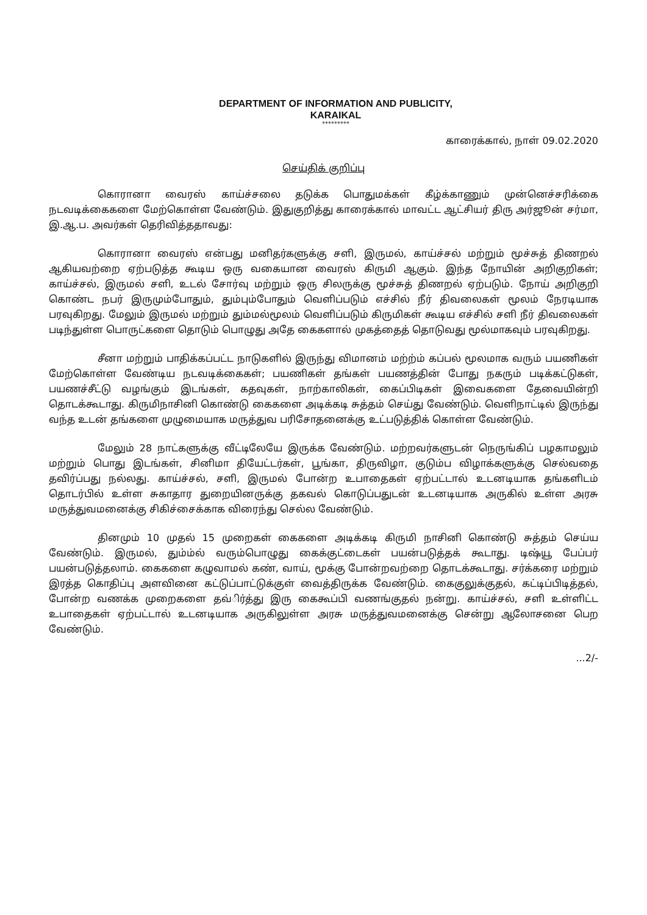DEPARTMENT OF INFORMATION AND PUBLICITY,
KARAIKAL
*********
காரைக்கால், நாள் 09.02.2020
செய்திக் குறிப்பு
கொரானா வைரஸ் காய்ச்சலை தடுக்க பொதுமக்கள் கீழ்க்காணும் முன்னெச்சரிக்கை நடவடிக்கைகளை மேற்கொள்ள வேண்டும். இதுகுறித்து காரைக்கால் மாவட்ட ஆட்சியர் திரு அர்ஜூன் சர்மா, இ.ஆ.ப. அவர்கள் தெரிவித்ததாவது:
கொரானா வைரஸ் என்பது மனிதர்களுக்கு சளி, இருமல், காய்ச்சல் மற்றும் மூச்சுத் திணறல் ஆகியவற்றை ஏற்படுத்த கூடிய ஒரு வகையான வைரஸ் கிருமி ஆகும். இந்த நோயின் அறிகுறிகள்; காய்ச்சல், இருமல் சளி, உடல் சோர்வு மற்றும் ஒரு சிலருக்கு மூச்சுத் திணறல் ஏற்படும். நோய் அறிகுறி கொண்ட நபர் இருமும்போதும், தும்பும்போதும் வெளிப்படும் எச்சில் நீர் திவலைகள் மூலம் நேரடியாக பரவுகிறது. மேலும் இருமல் மற்றும் தும்மல்மூலம் வெளிப்படும் கிருமிகள் கூடிய எச்சில் சளி நீர் திவலைகள் படிந்துள்ள பொருட்களை தொடும் பொழுது அதே கைகளால் முகத்தைத் தொடுவது மூல்மாகவும் பரவுகிறது.
சீனா மற்றும் பாதிக்கப்பட்ட நாடுகளில் இருந்து விமானம் மற்ற்ம் கப்பல் மூலமாக வரும் பயணிகள் மேற்கொள்ள வேண்டிய நடவடிக்கைகள்; பயணிகள் தங்கள் பயணத்தின் போது நகரும் படிக்கட்டுகள், பயணச்சீட்டு வழங்கும் இடங்கள், கதவுகள், நாற்காலிகள், கைப்பிடிகள் இவைகளை தேவையின்றி தொடக்கூடாது. கிருமிநாசினி கொண்டு கைகளை அடிக்கடி சுத்தம் செய்து வேண்டும். வெளிநாட்டில் இருந்து வந்த உடன் தங்களை முழுமையாக மருத்துவ பரிசோதனைக்கு உட்படுத்திக் கொள்ள வேண்டும்.
மேலும் 28 நாட்களுக்கு வீட்டிலேயே இருக்க வேண்டும். மற்றவர்களுடன் நெருங்கிப் பழகாமலும் மற்றும் பொது இடங்கள், சினிமா தியேட்டர்கள், பூங்கா, திருவிழா, குடும்ப விழாக்களுக்கு செல்வதை தவிர்ப்பது நல்லது. காய்ச்சல், சளி, இருமல் போன்ற உபாதைகள் ஏற்பட்டால் உடனடியாக தங்களிடம் தொடர்பில் உள்ள சுகாதார துறையினருக்கு தகவல் கொடுப்பதுடன் உடனடியாக அருகில் உள்ள அரசு மருத்துவமனைக்கு சிகிச்சைக்காக விரைந்து செல்ல வேண்டும்.
தினமும் 10 முதல் 15 முறைகள் கைகளை அடிக்கடி கிருமி நாசினி கொண்டு சுத்தம் செய்ய வேண்டும். இருமல், தும்ம்ல் வரும்பொழுது கைக்குட்டைகள் பயன்படுத்தக் கூடாது. டிஷ்யூ பேப்பர் பயன்படுத்தலாம். கைகளை கழுவாமல் கண், வாய், மூக்கு போன்றவற்றை தொடக்கூடாது. சர்க்கரை மற்றும் இரத்த கொதிப்பு அளவினை கட்டுப்பாட்டுக்குள் வைத்திருக்க வேண்டும். கைகுலுக்குதல், கட்டிப்பிடித்தல், போன்ற வணக்க முறைகளை தவ்ிர்த்து இரு கைகூப்பி வணங்குதல் நன்று. காய்ச்சல், சளி உள்ளிட்ட உபாதைகள் ஏற்பட்டால் உடனடியாக அருகிலுள்ள அரசு மருத்துவமனைக்கு சென்று ஆலோசனை பெற வேண்டும்.
...2/-